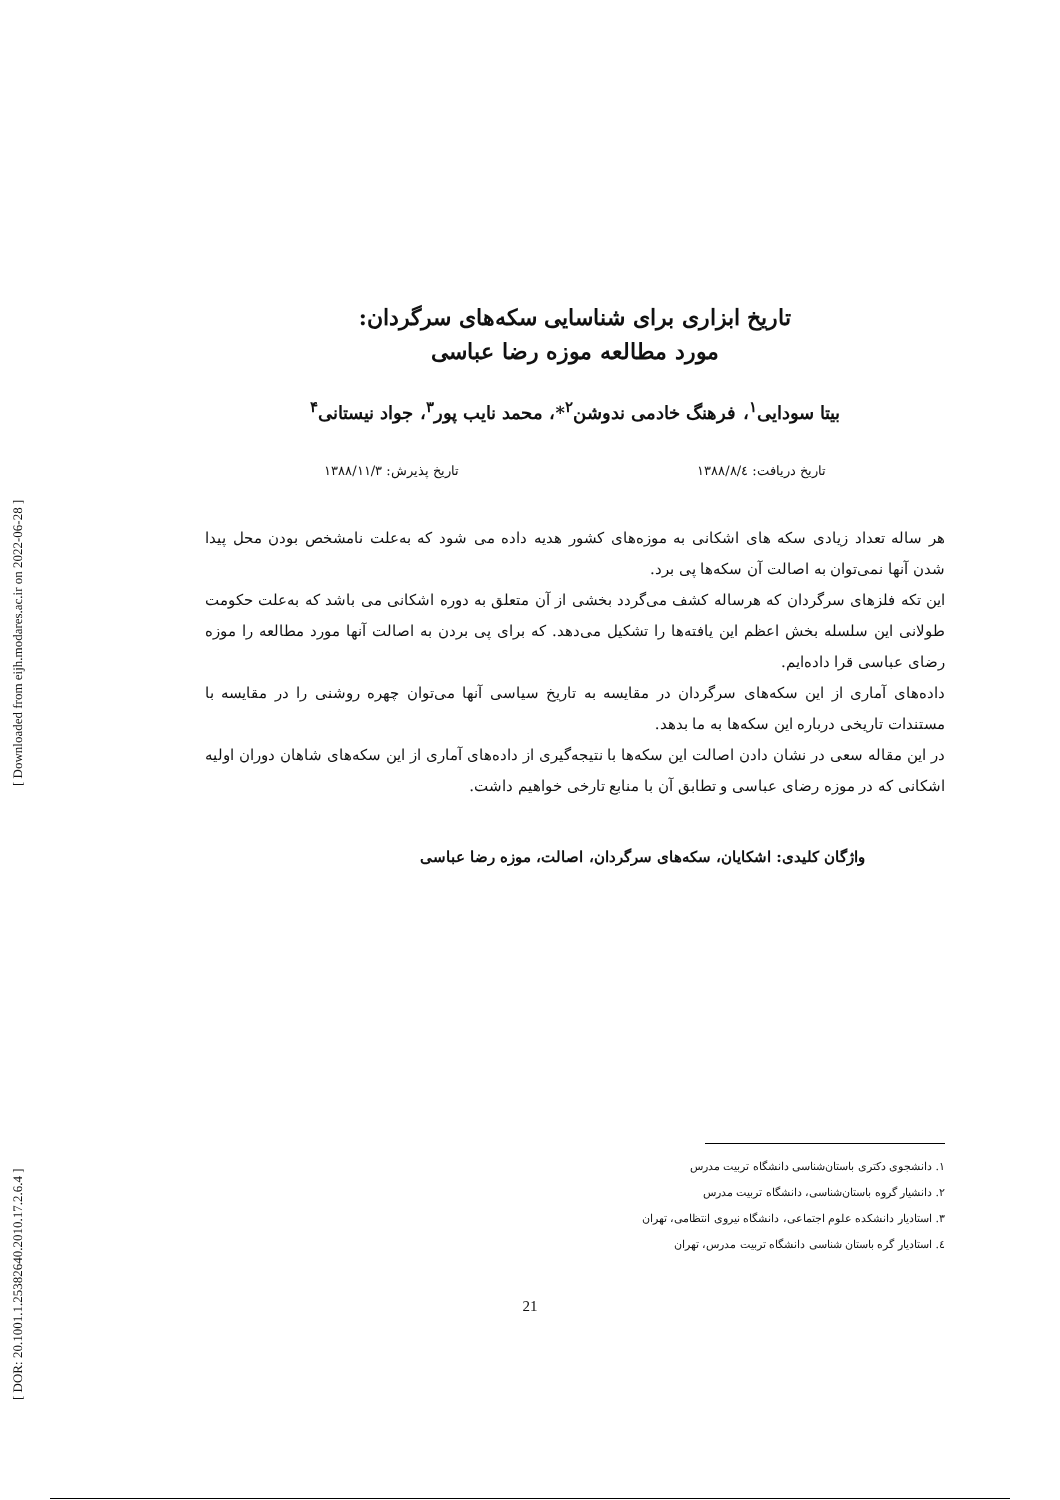[ DOR: 20.1001.1.25382640.2010.17.2.6.4 ] [ Downloaded from eijh.modares.ac.ir on 2022-06-28 ]
تاریخ ابزاری برای شناسایی سکه‌های سرگردان:
مورد مطالعه موزه رضا عباسی
بیتا سودایی<sup>۱</sup>، فرهنگ خادمی ندوشن<sup>۲</sup>*، محمد نایب پور<sup>۳</sup>، جواد نیستانی<sup>۴</sup>
تاریخ دریافت: ۱۳۸۸/۸/٤ تاریخ پذیرش: ۱۳۸۸/۱۱/۳
هر ساله تعداد زیادی سکه های اشکانی به موزه‌های کشور هدیه داده می شود که به‌علت نامشخص بودن محل پیدا شدن آنها نمی‌توان به اصالت آن سکه‌ها پی برد.
این تکه فلزهای سرگردان که هرساله کشف می‌گردد بخشی از آن متعلق به دوره اشکانی می باشد که به‌علت حکومت طولانی این سلسله بخش اعظم این یافته‌ها را تشکیل می‌دهد. که برای پی بردن به اصالت آنها مورد مطالعه را موزه رضای عباسی قرا داده‌ایم.
داده‌های آماری از این سکه‌های سرگردان در مقایسه به تاریخ سیاسی آنها می‌توان چهره روشنی را در مقایسه با مستندات تاریخی درباره این سکه‌ها به ما بدهد.
در این مقاله سعی در نشان دادن اصالت این سکه‌ها با نتیجه‌گیری از داده‌های آماری از این سکه‌های شاهان دوران اولیه اشکانی که در موزه رضای عباسی و تطابق آن با منابع تارخی خواهیم داشت.
واژگان کلیدی: اشکایان، سکه‌های سرگردان، اصالت، موزه رضا عباسی
۱. دانشجوی دکتری باستان‌شناسی دانشگاه تربیت مدرس
۲. دانشیار گروه باستان‌شناسی، دانشگاه تربیت مدرس
۳. استادیار دانشکده علوم اجتماعی، دانشگاه نیروی انتظامی، تهران
٤. استادیار گره باستان شناسی دانشگاه تربیت مدرس، تهران
21